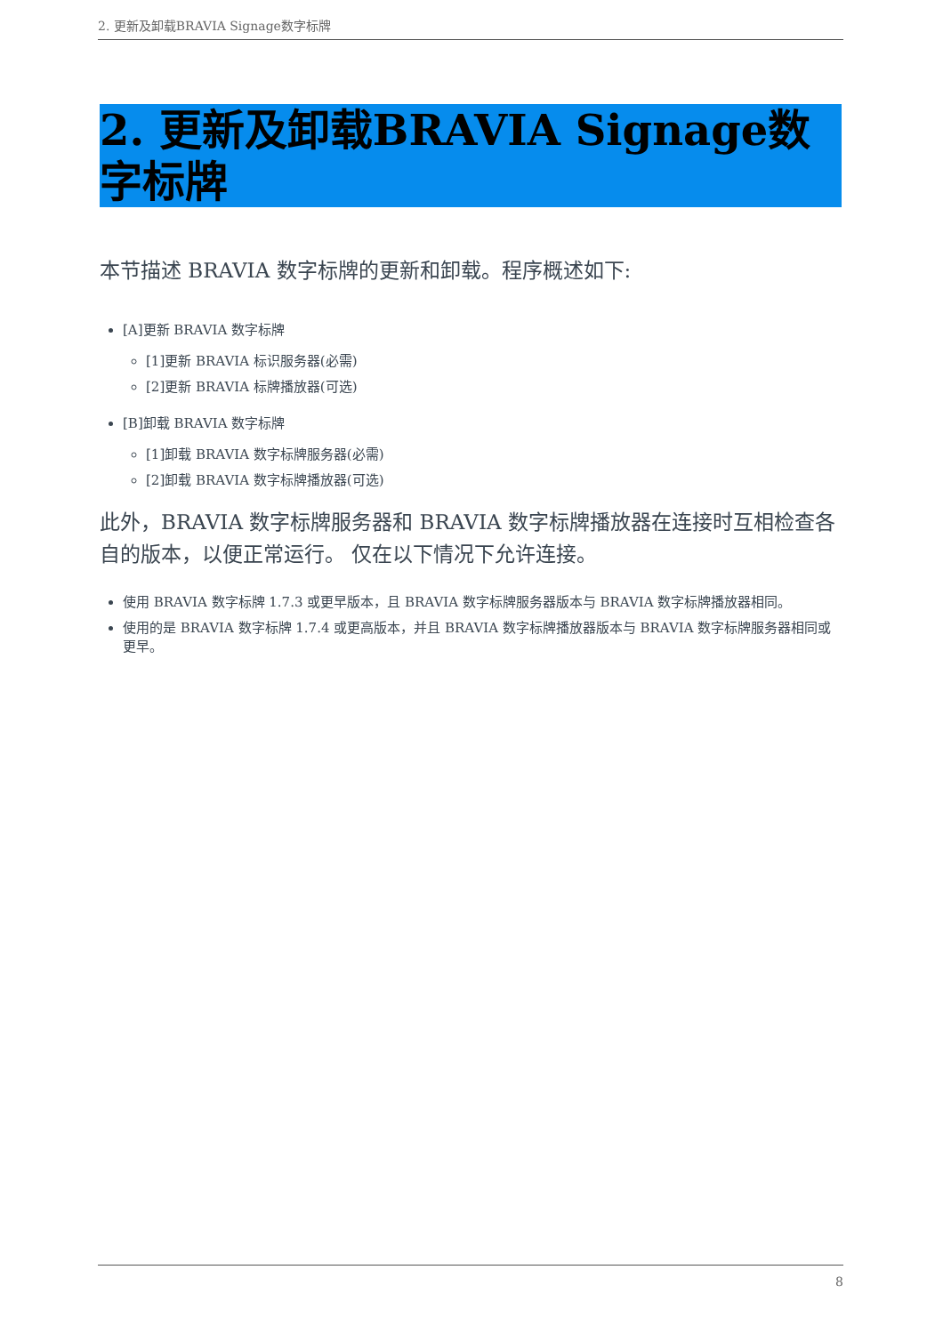2. 更新及卸载BRAVIA Signage数字标牌
2. 更新及卸载BRAVIA Signage数字标牌
本节描述 BRAVIA 数字标牌的更新和卸载。程序概述如下:
[A]更新 BRAVIA 数字标牌
[1]更新 BRAVIA 标识服务器(必需)
[2]更新 BRAVIA 标牌播放器(可选)
[B]卸载 BRAVIA 数字标牌
[1]卸载 BRAVIA 数字标牌服务器(必需)
[2]卸载 BRAVIA 数字标牌播放器(可选)
此外，BRAVIA 数字标牌服务器和 BRAVIA 数字标牌播放器在连接时互相检查各自的版本，以便正常运行。 仅在以下情况下允许连接。
使用 BRAVIA 数字标牌 1.7.3 或更早版本，且 BRAVIA 数字标牌服务器版本与 BRAVIA 数字标牌播放器相同。
使用的是 BRAVIA 数字标牌 1.7.4 或更高版本，并且 BRAVIA 数字标牌播放器版本与 BRAVIA 数字标牌服务器相同或更早。
8